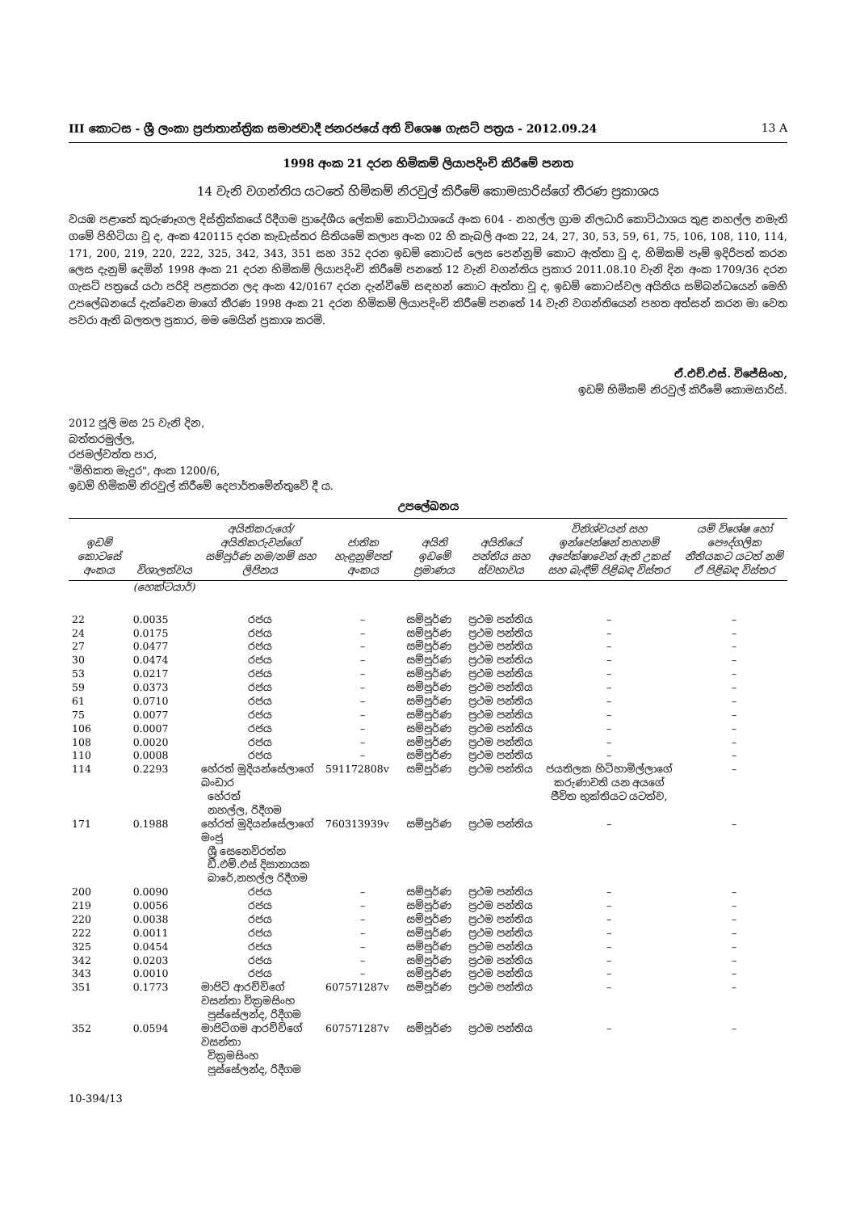III කොටස - ශ්‍රී ලංකා ප්‍රජාතාන්ත්‍රික සමාජවාදී ජනරජයේ අති විශෙෂ ගැසට් පත්‍රය - 2012.09.24 13 A
1998 අංක 21 දරන හිමිකම් ලියාපදිංචි කිරීමේ පනත
14 වැනි වගන්තිය යටතේ හිමිකම් නිරවුල් කිරීමේ කොමසාරිස්ගේ තීරණ ප්‍රකාශය
වයඹ පළාතේ කුරුණෑගල දිස්ත්‍රික්කයේ රිදීගම ප්‍රාදේශීය ලේකම් කොට්ඨාශයේ අංක 604 - නහල්ල ග්‍රාම නිලධාරි කොට්ඨාශය තුළ නහල්ල නමැති ගමේ පිහිටියා වූ ද, අංක 420115 දරන කැඩැස්තර සිතියමේ කලාප අංක 02 හි කැබලි අංක 22, 24, 27, 30, 53, 59, 61, 75, 106, 108, 110, 114, 171, 200, 219, 220, 222, 325, 342, 343, 351 සහ 352 දරන ඉඩම් කොටස් ලෙස පෙන්නුම් කොට ඇත්තා වූ ද, හිමිකම් පෑම් ඉදිරිපත් කරන ලෙස දැනුම් දෙමින් 1998 අංක 21 දරන හිමිකම් ලියාපදිංචි කිරීමේ පනතේ 12 වැනි වගන්තිය ප්‍රකාර 2011.08.10 වැනි දින අංක 1709/36 දරන ගැසට් පත්‍රයේ යථා පරිදි පළකරන ලද අංක 42/0167 දරන දැන්වීමේ සඳහන් කොට ඇත්තා වූ ද, ඉඩම් කොටස්වල අයිතිය සම්බන්ධයෙන් මෙහි උපලේඛනයේ දැක්වෙන මාගේ තීරණ 1998 අංක 21 දරන හිමිකම් ලියාපදිංචි කිරීමේ පනතේ 14 වැනි වගන්තියෙන් පහත අත්සන් කරන මා වෙත පවරා ඇති බලතල ප්‍රකාර, මම මෙයින් ප්‍රකාශ කරමි.
ඒ.එච්.එස්. විජේසිංහ,
ඉඩම් හිමිකම් නිරවුල් කිරීමේ කොමසාරිස්.
2012 ජූලි මස 25 වැනි දින,
බත්තරමුල්ල,
රජමල්වත්ත පාර,
"මිහිකත මැදුර", අංක 1200/6,
ඉඩම් හිමිකම් නිරවුල් කිරීමේ දෙපාර්තමේන්තුවේ දී ය.
උපලේඛනය
| ඉඩම් කොටසේ අංකය | විශාලත්වය | අයිතිකරුගේ/අයිතිකරුවන්ගේ සම්පූර්ණ නම/නම් සහ ලිපිනය | ජාතික හැඳුනුම්පත් අංකය | අයිති ඉඩමේ ප්‍රමාණය | අයිතියේ පන්තිය සහ ස්වභාවය | විනිශ්චයන් සහ ඉන්ජෙන්ෂන් තහනම් අපේක්ෂාවෙන් ඇති උකස් සහ බැඳීම් පිළිබඳ විස්තර | යම් විශේෂ හෝ පෞද්ගලික නීතියකට යටත් නම් ඒ පිළිබඳ විස්තර |
| --- | --- | --- | --- | --- | --- | --- | --- |
| | (හෙක්ටයාර්) | | | | | | |
| 22 | 0.0035 | රජය | – | සම්පූර්ණ | ප්‍රථම පන්තිය | – | – |
| 24 | 0.0175 | රජය | – | සම්පූර්ණ | ප්‍රථම පන්තිය | – | – |
| 27 | 0.0477 | රජය | – | සම්පූර්ණ | ප්‍රථම පන්තිය | – | – |
| 30 | 0.0474 | රජය | – | සම්පූර්ණ | ප්‍රථම පන්තිය | – | – |
| 53 | 0.0217 | රජය | – | සම්පූර්ණ | ප්‍රථම පන්තිය | – | – |
| 59 | 0.0373 | රජය | – | සම්පූර්ණ | ප්‍රථම පන්තිය | – | – |
| 61 | 0.0710 | රජය | – | සම්පූර්ණ | ප්‍රථම පන්තිය | – | – |
| 75 | 0.0077 | රජය | – | සම්පූර්ණ | ප්‍රථම පන්තිය | – | – |
| 106 | 0.0007 | රජය | – | සම්පූර්ණ | ප්‍රථම පන්තිය | – | – |
| 108 | 0.0020 | රජය | – | සම්පූර්ණ | ප්‍රථම පන්තිය | – | – |
| 110 | 0.0008 | රජය | – | සම්පූර්ණ | ප්‍රථම පන්තිය | – | – |
| 114 | 0.2293 | හේරත් මුදියන්සේලාගේ බංඩාර හේරත් නහල්ල, රිදීගම | 591172808v | සම්පූර්ණ | ප්‍රථම පන්තිය | ජයතිලක හිටිහාමිල්ලාගේ කරුණාවති යන අයගේ ජීවිත භුක්තියට යටත්ව, | – |
| 171 | 0.1988 | හේරත් මුදියන්සේලාගේ මංජු ශ්‍රී සෙනෙවිරත්න ඩී.එම්.එස් දිසානායක බාරේ,නහල්ල රිදීගම | 760313939v | සම්පූර්ණ | ප්‍රථම පන්තිය | – | – |
| 200 | 0.0090 | රජය | – | සම්පූර්ණ | ප්‍රථම පන්තිය | – | – |
| 219 | 0.0056 | රජය | – | සම්පූර්ණ | ප්‍රථම පන්තිය | – | – |
| 220 | 0.0038 | රජය | – | සම්පූර්ණ | ප්‍රථම පන්තිය | – | – |
| 222 | 0.0011 | රජය | – | සම්පූර්ණ | ප්‍රථම පන්තිය | – | – |
| 325 | 0.0454 | රජය | – | සම්පූර්ණ | ප්‍රථම පන්තිය | – | – |
| 342 | 0.0203 | රජය | – | සම්පූර්ණ | ප්‍රථම පන්තිය | – | – |
| 343 | 0.0010 | රජය | – | සම්පූර්ණ | ප්‍රථම පන්තිය | – | – |
| 351 | 0.1773 | මාපිටි ආරච්චිගේ වසන්තා වික්‍රමසිංහ පුස්සේලන්ද, රිදීගම | 607571287v | සම්පූර්ණ | ප්‍රථම පන්තිය | – | – |
| 352 | 0.0594 | මාපිටිගම ආරච්චිගේ වසන්තා වික්‍රමසිංහ පුස්සේලන්ද, රිදීගම | 607571287v | සම්පූර්ණ | ප්‍රථම පන්තිය | – | – |
10-394/13